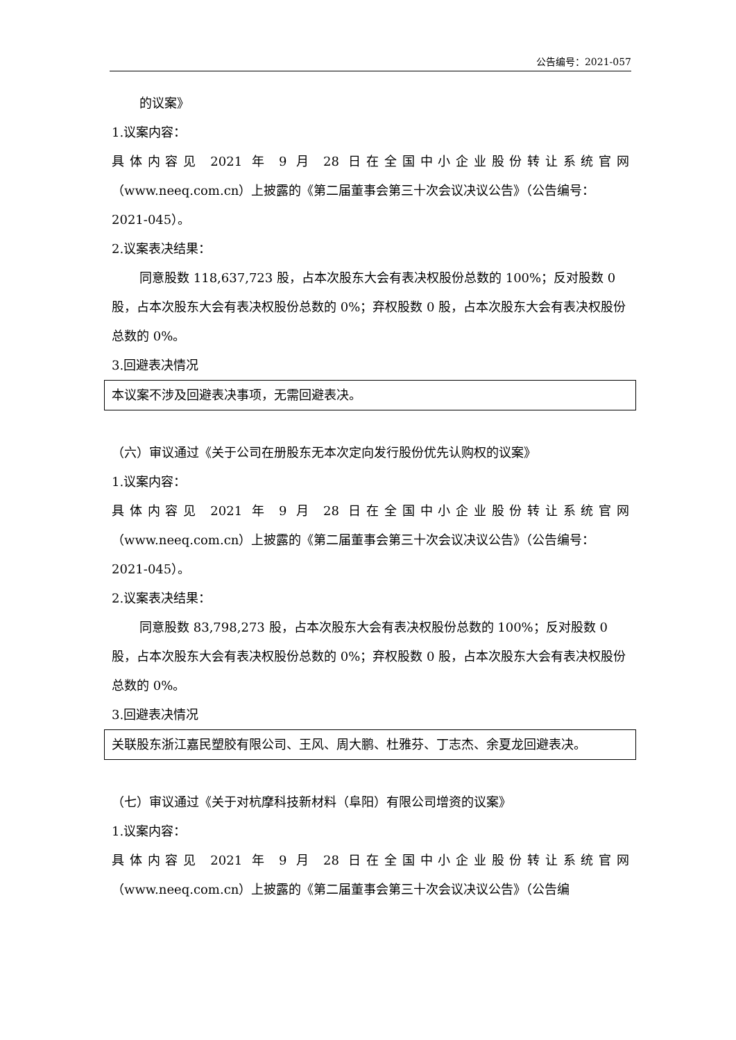公告编号：2021-057
的议案》
1.议案内容：
具体内容见 2021 年 9 月 28 日在全国中小企业股份转让系统官网
（www.neeq.com.cn）上披露的《第二届董事会第三十次会议决议公告》（公告编号：2021-045）。
2.议案表决结果：
同意股数 118,637,723 股，占本次股东大会有表决权股份总数的 100%；反对股数 0 股，占本次股东大会有表决权股份总数的 0%；弃权股数 0 股，占本次股东大会有表决权股份总数的 0%。
3.回避表决情况
本议案不涉及回避表决事项，无需回避表决。
（六）审议通过《关于公司在册股东无本次定向发行股份优先认购权的议案》
1.议案内容：
具体内容见 2021 年 9 月 28 日在全国中小企业股份转让系统官网
（www.neeq.com.cn）上披露的《第二届董事会第三十次会议决议公告》（公告编号：2021-045）。
2.议案表决结果：
同意股数 83,798,273 股，占本次股东大会有表决权股份总数的 100%；反对股数 0 股，占本次股东大会有表决权股份总数的 0%；弃权股数 0 股，占本次股东大会有表决权股份总数的 0%。
3.回避表决情况
关联股东浙江嘉民塑胶有限公司、王风、周大鹏、杜雅芬、丁志杰、余夏龙回避表决。
（七）审议通过《关于对杭摩科技新材料（阜阳）有限公司增资的议案》
1.议案内容：
具体内容见 2021 年 9 月 28 日在全国中小企业股份转让系统官网
（www.neeq.com.cn）上披露的《第二届董事会第三十次会议决议公告》（公告编